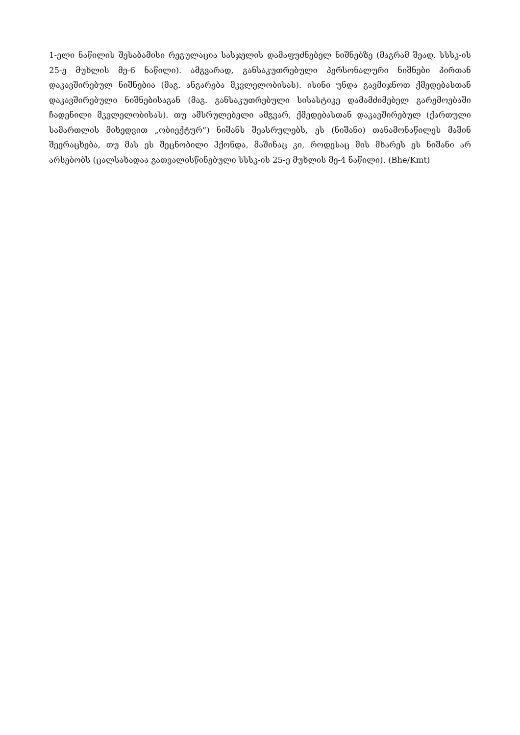1-ელი ნაწილის შესაბამისი რეგულაცია სასჯელის დამაფუძნებელ ნიშნებზე (მაგრამ შეად. სსსკ-ის 25-ე მუხლის მე-6 ნაწილი). ამგვარად, განსაკუთრებული პერსონალური ნიშნები პირთან დაკავშირებულ ნიშნებია (მაგ. ანგარება მკვლელობისას). ისინი უნდა გავმიჯნოთ ქმედებასთან დაკავშირებული ნიშნებისაგან (მაგ. განსაკუთრებული სისასტიკე დამამძიმებელ გარემოებაში ჩადენილი მკვლელობისას). თუ ამსრულებელი ამგვარ, ქმედებასთან დაკავშირებულ (ქართული სამართლის მიხედვით „ობიექტურ“) ნიშანს შეასრულებს, ეს (ნიშანი) თანამონაწილეს მაშინ შეერაცხება, თუ მას ეს შეცნობილი ჰქონდა, მაშინაც კი, როდესაც მის მხარეს ეს ნიშანი არ არსებობს (ცალსახადაა გათვალისწინებული სსსკ-ის 25-ე მუხლის მე-4 ნაწილი). (Bhe/Kmt)